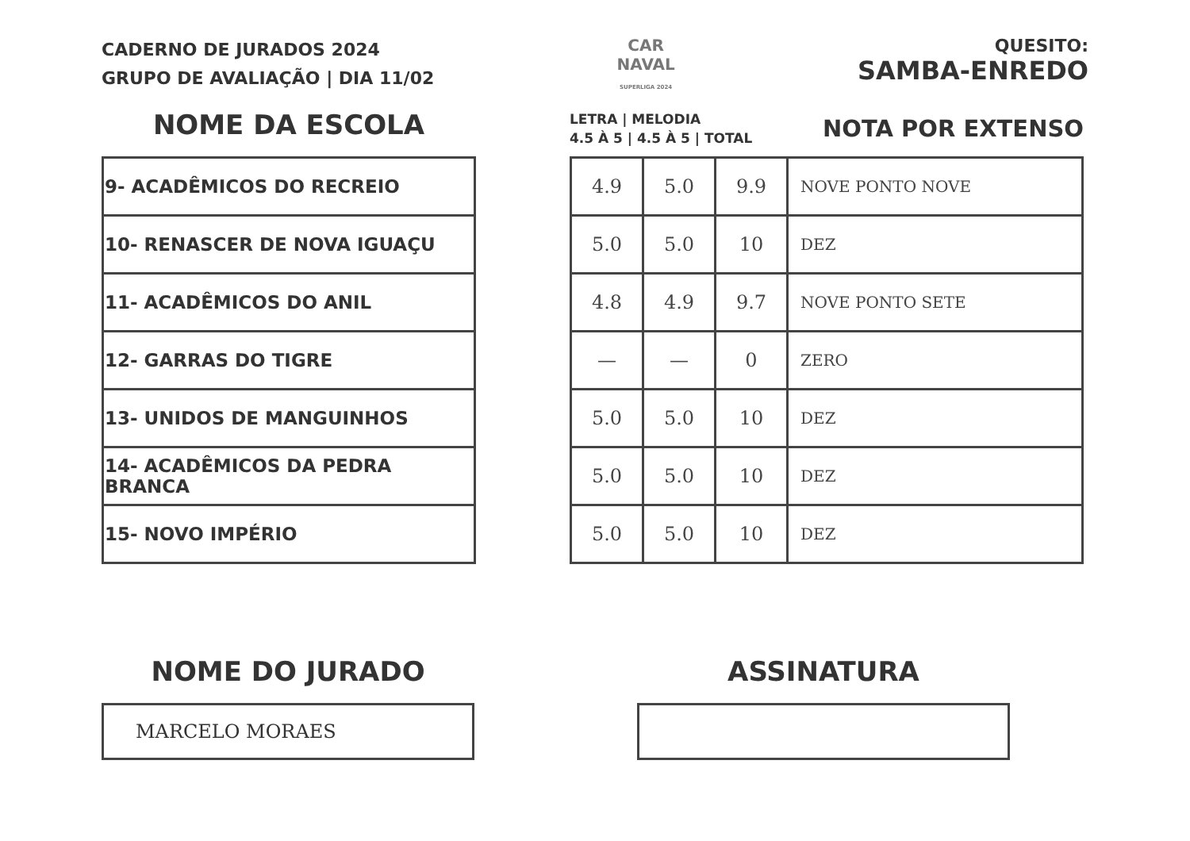CADERNO DE JURADOS 2024
GRUPO DE AVALIAÇÃO | DIA 11/02
CAR
NAVAL
SUPERLIGA 2024
QUESITO:
SAMBA-ENREDO
NOME DA ESCOLA
| 9- ACADÊMICOS DO RECREIO |
| 10- RENASCER DE NOVA IGUAÇU |
| 11- ACADÊMICOS DO ANIL |
| 12- GARRAS DO TIGRE |
| 13- UNIDOS DE MANGUINHOS |
| 14- ACADÊMICOS DA PEDRA BRANCA |
| 15- NOVO IMPÉRIO |
LETRA | MELODIA
4.5 À 5 | 4.5 À 5 | TOTAL
NOTA POR EXTENSO
| 4.9 | 5.0 | 9.9 | NOVE PONTO NOVE |
| 5.0 | 5.0 | 10 | DEZ |
| 4.8 | 4.9 | 9.7 | NOVE PONTO SETE |
| — | — | 0 | ZERO |
| 5.0 | 5.0 | 10 | DEZ |
| 5.0 | 5.0 | 10 | DEZ |
| 5.0 | 5.0 | 10 | DEZ |
NOME DO JURADO
MARCELO MORAES
ASSINATURA